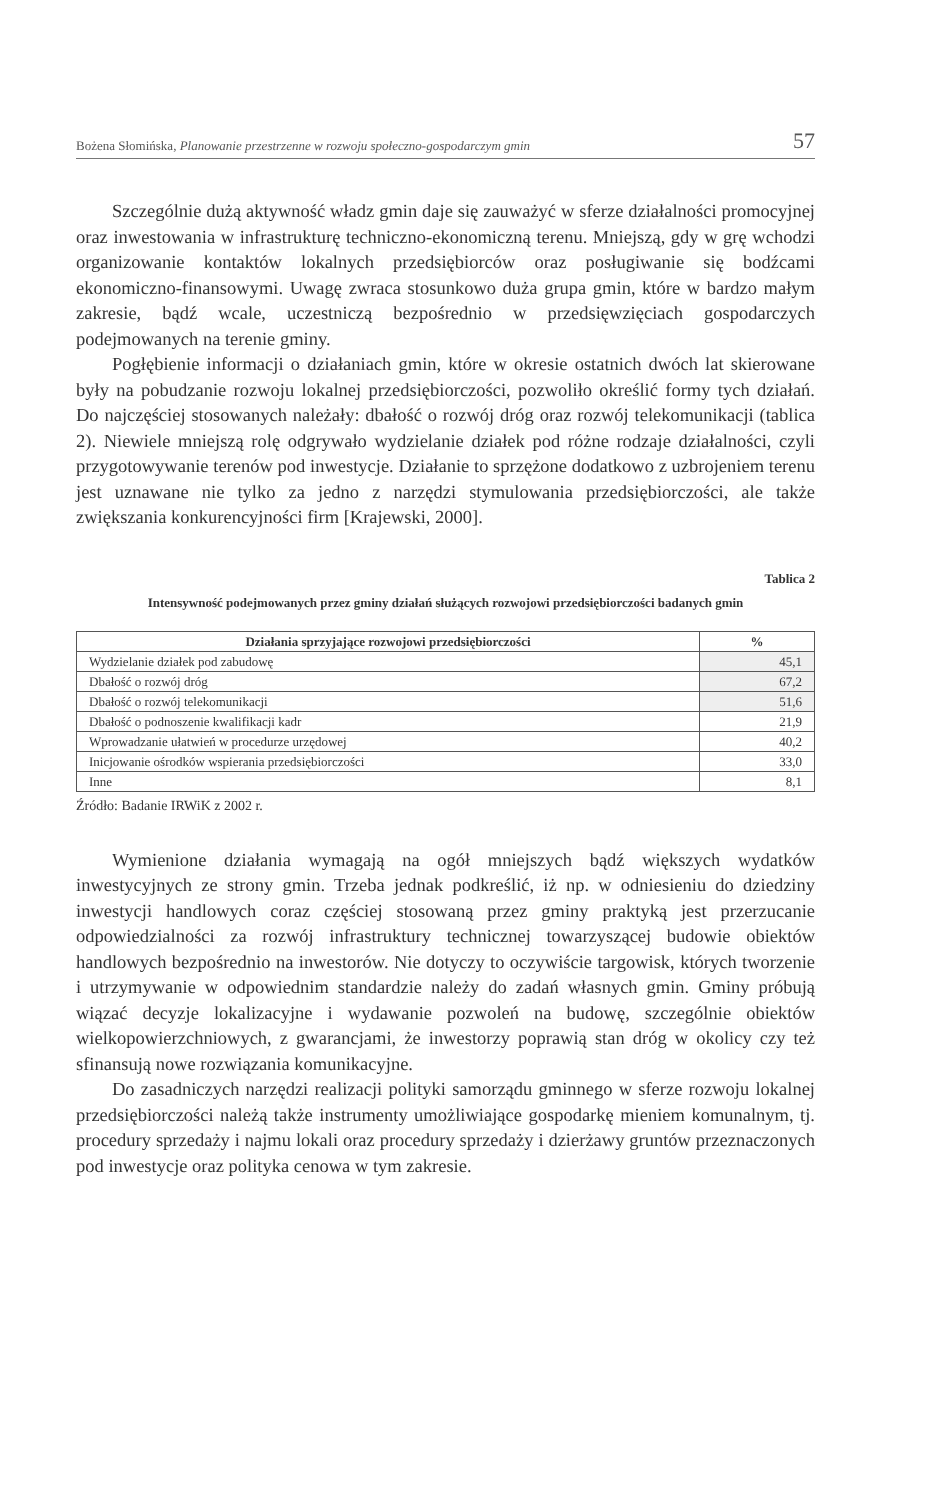Bożena Słomińska, Planowanie przestrzenne w rozwoju społeczno-gospodarczym gmin 57
Szczególnie dużą aktywność władz gmin daje się zauważyć w sferze działalności promocyjnej oraz inwestowania w infrastrukturę techniczno-ekonomiczną terenu. Mniejszą, gdy w grę wchodzi organizowanie kontaktów lokalnych przedsiębiorców oraz posługiwanie się bodźcami ekonomiczno-finansowymi. Uwagę zwraca stosunkowo duża grupa gmin, które w bardzo małym zakresie, bądź wcale, uczestniczą bezpośrednio w przedsięwzięciach gospodarczych podejmowanych na terenie gminy.
Pogłębienie informacji o działaniach gmin, które w okresie ostatnich dwóch lat skierowane były na pobudzanie rozwoju lokalnej przedsiębiorczości, pozwoliło określić formy tych działań. Do najczęściej stosowanych należały: dbałość o rozwój dróg oraz rozwój telekomunikacji (tablica 2). Niewiele mniejszą rolę odgrywało wydzielanie działek pod różne rodzaje działalności, czyli przygotowywanie terenów pod inwestycje. Działanie to sprzężone dodatkowo z uzbrojeniem terenu jest uznawane nie tylko za jedno z narzędzi stymulowania przedsiębiorczości, ale także zwiększania konkurencyjności firm [Krajewski, 2000].
Tablica 2
Intensywność podejmowanych przez gminy działań służących rozwojowi przedsiębiorczości badanych gmin
| Działania sprzyjające rozwojowi przedsiębiorczości | % |
| --- | --- |
| Wydzielanie działek pod zabudowę | 45,1 |
| Dbałość o rozwój dróg | 67,2 |
| Dbałość o rozwój telekomunikacji | 51,6 |
| Dbałość o podnoszenie kwalifikacji kadr | 21,9 |
| Wprowadzanie ułatwień w procedurze urzędowej | 40,2 |
| Inicjowanie ośrodków wspierania przedsiębiorczości | 33,0 |
| Inne | 8,1 |
Źródło: Badanie IRWiK z 2002 r.
Wymienione działania wymagają na ogół mniejszych bądź większych wydatków inwestycyjnych ze strony gmin. Trzeba jednak podkreślić, iż np. w odniesieniu do dziedziny inwestycji handlowych coraz częściej stosowaną przez gminy praktyką jest przerzucanie odpowiedzialności za rozwój infrastruktury technicznej towarzyszącej budowie obiektów handlowych bezpośrednio na inwestorów. Nie dotyczy to oczywiście targowisk, których tworzenie i utrzymywanie w odpowiednim standardzie należy do zadań własnych gmin. Gminy próbują wiązać decyzje lokalizacyjne i wydawanie pozwoleń na budowę, szczególnie obiektów wielkopowierzchniowych, z gwarancjami, że inwestorzy poprawią stan dróg w okolicy czy też sfinansują nowe rozwiązania komunikacyjne.
Do zasadniczych narzędzi realizacji polityki samorządu gminnego w sferze rozwoju lokalnej przedsiębiorczości należą także instrumenty umożliwiające gospodarkę mieniem komunalnym, tj. procedury sprzedaży i najmu lokali oraz procedury sprzedaży i dzierżawy gruntów przeznaczonych pod inwestycje oraz polityka cenowa w tym zakresie.